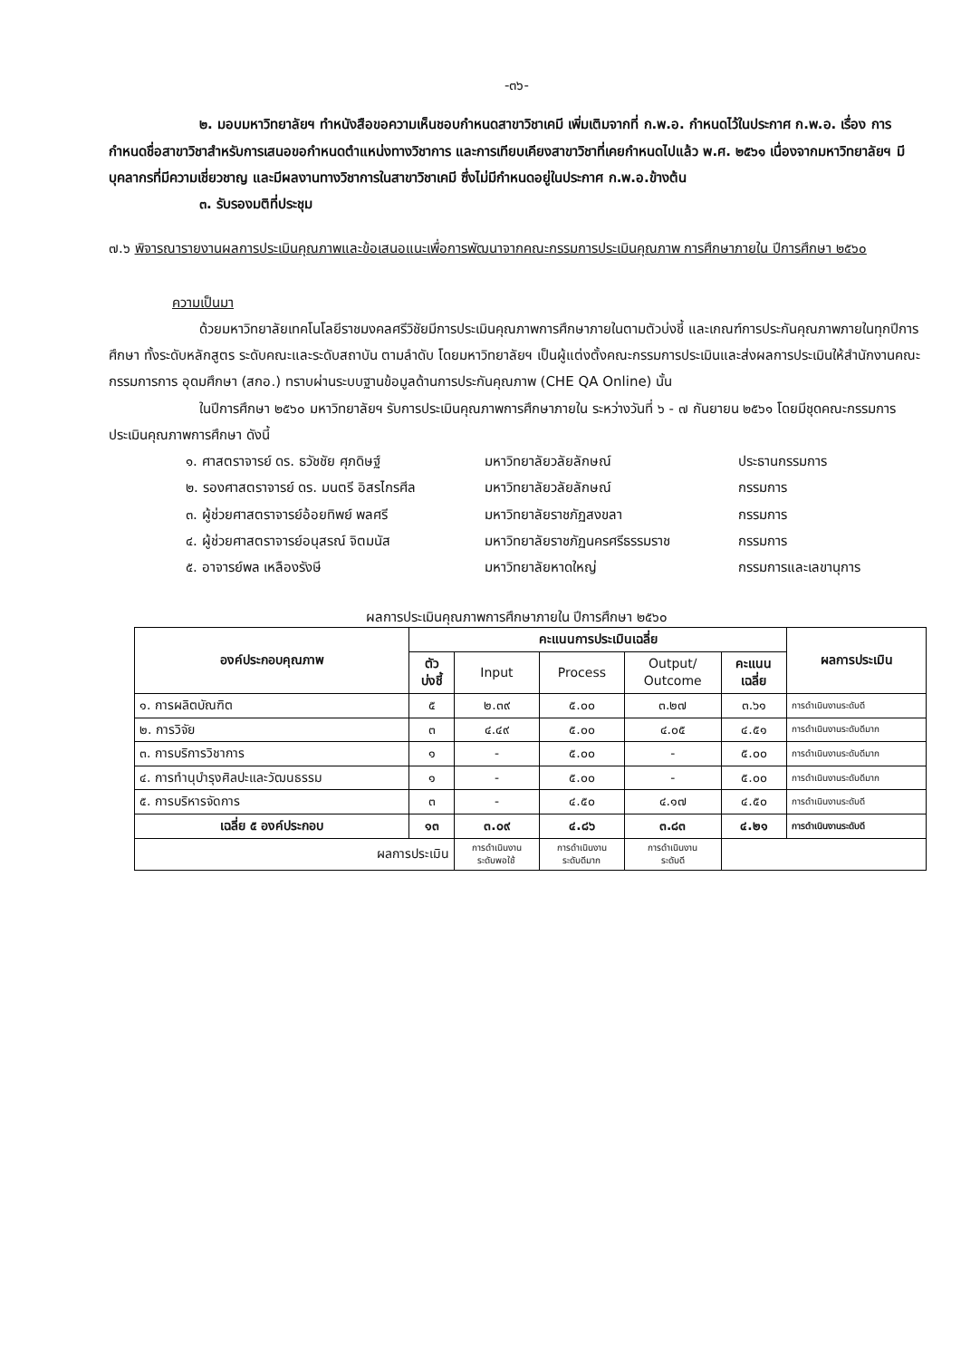-๓๖-
๒. มอบมหาวิทยาลัยฯ ทำหนังสือขอความเห็นชอบกำหนดสาขาวิชาเคมี เพิ่มเติมจากที่ ก.พ.อ. กำหนดไว้ในประกาศ ก.พ.อ. เรื่อง การกำหนดชื่อสาขาวิชาสำหรับการเสนอขอกำหนดตำแหน่งทางวิชาการ และการเทียบเคียงสาขาวิชาที่เคยกำหนดไปแล้ว พ.ศ. ๒๕๖๑ เนื่องจากมหาวิทยาลัยฯ มีบุคลากรที่มีความเชี่ยวชาญ และมีผลงานทางวิชาการในสาขาวิชาเคมี ซึ่งไม่มีกำหนดอยู่ในประกาศ ก.พ.อ.ข้างต้น
๓. รับรองมติที่ประชุม
๗.๖ พิจารณารายงานผลการประเมินคุณภาพและข้อเสนอแนะเพื่อการพัฒนาจากคณะกรรมการประเมินคุณภาพ การศึกษาภายใน ปีการศึกษา ๒๕๖๐
ความเป็นมา
ด้วยมหาวิทยาลัยเทคโนโลยีราชมงคลศรีวิชัยมีการประเมินคุณภาพการศึกษาภายในตามตัวบ่งชี้ และเกณฑ์การประกันคุณภาพภายในทุกปีการศึกษา ทั้งระดับหลักสูตร ระดับคณะและระดับสถาบัน ตามลำดับ โดยมหาวิทยาลัยฯ เป็นผู้แต่งตั้งคณะกรรมการประเมินและส่งผลการประเมินให้สำนักงานคณะกรรมการการ อุดมศึกษา (สกอ.) ทราบผ่านระบบฐานข้อมูลด้านการประกันคุณภาพ (CHE QA Online) นั้น
ในปีการศึกษา ๒๕๖๐ มหาวิทยาลัยฯ รับการประเมินคุณภาพการศึกษาภายใน ระหว่างวันที่ ๖ - ๗ กันยายน ๒๕๖๑ โดยมีชุดคณะกรรมการประเมินคุณภาพการศึกษา ดังนี้
๑. ศาสตราจารย์ ดร. ธวัชชัย ศุภดิษฐ์ มหาวิทยาลัยวลัยลักษณ์ ประธานกรรมการ
๒. รองศาสตราจารย์ ดร. มนตรี อิสรไกรศีล มหาวิทยาลัยวลัยลักษณ์ กรรมการ
๓. ผู้ช่วยศาสตราจารย์อ้อยทิพย์ พลศรี มหาวิทยาลัยราชภัฏสงขลา กรรมการ
๔. ผู้ช่วยศาสตราจารย์อนุสรณ์ จิตมนัส มหาวิทยาลัยราชภัฏนครศรีธรรมราช กรรมการ
๕. อาจารย์พล เหลืองรังษี มหาวิทยาลัยหาดใหญ่ กรรมการและเลขานุการ
ผลการประเมินคุณภาพการศึกษาภายใน ปีการศึกษา ๒๕๖๐
| องค์ประกอบคุณภาพ | คะแนนการประเมินเฉลี่ย | | | | | ผลการประเมิน |
| --- | --- | --- | --- | --- | --- | --- |
| | ตัว บ่งชี้ | Input | Process | Output/ Outcome | คะแนน เฉลี่ย | |
| ๑. การผลิตบัณฑิต | ๕ | ๒.๓๙ | ๕.๐๐ | ๓.๒๗ | ๓.๖๑ | การดำเนินงานระดับดี |
| ๒. การวิจัย | ๓ | ๔.๔๙ | ๕.๐๐ | ๔.๐๕ | ๔.๕๑ | การดำเนินงานระดับดีมาก |
| ๓. การบริการวิชาการ | ๑ | - | ๕.๐๐ | - | ๕.๐๐ | การดำเนินงานระดับดีมาก |
| ๔. การทำนุบำรุงศิลปะและวัฒนธรรม | ๑ | - | ๕.๐๐ | - | ๕.๐๐ | การดำเนินงานระดับดีมาก |
| ๕. การบริหารจัดการ | ๓ | - | ๔.๕๐ | ๔.๑๗ | ๔.๕๐ | การดำเนินงานระดับดี |
| เฉลี่ย ๕ องค์ประกอบ | ๑๓ | ๓.๐๙ | ๔.๘๖ | ๓.๘๓ | ๔.๒๑ | การดำเนินงานระดับดี |
| ผลการประเมิน | | การดำเนินงาน ระดับพอใช้ | การดำเนินงาน ระดับดีมาก | การดำเนินงาน ระดับดี | | |